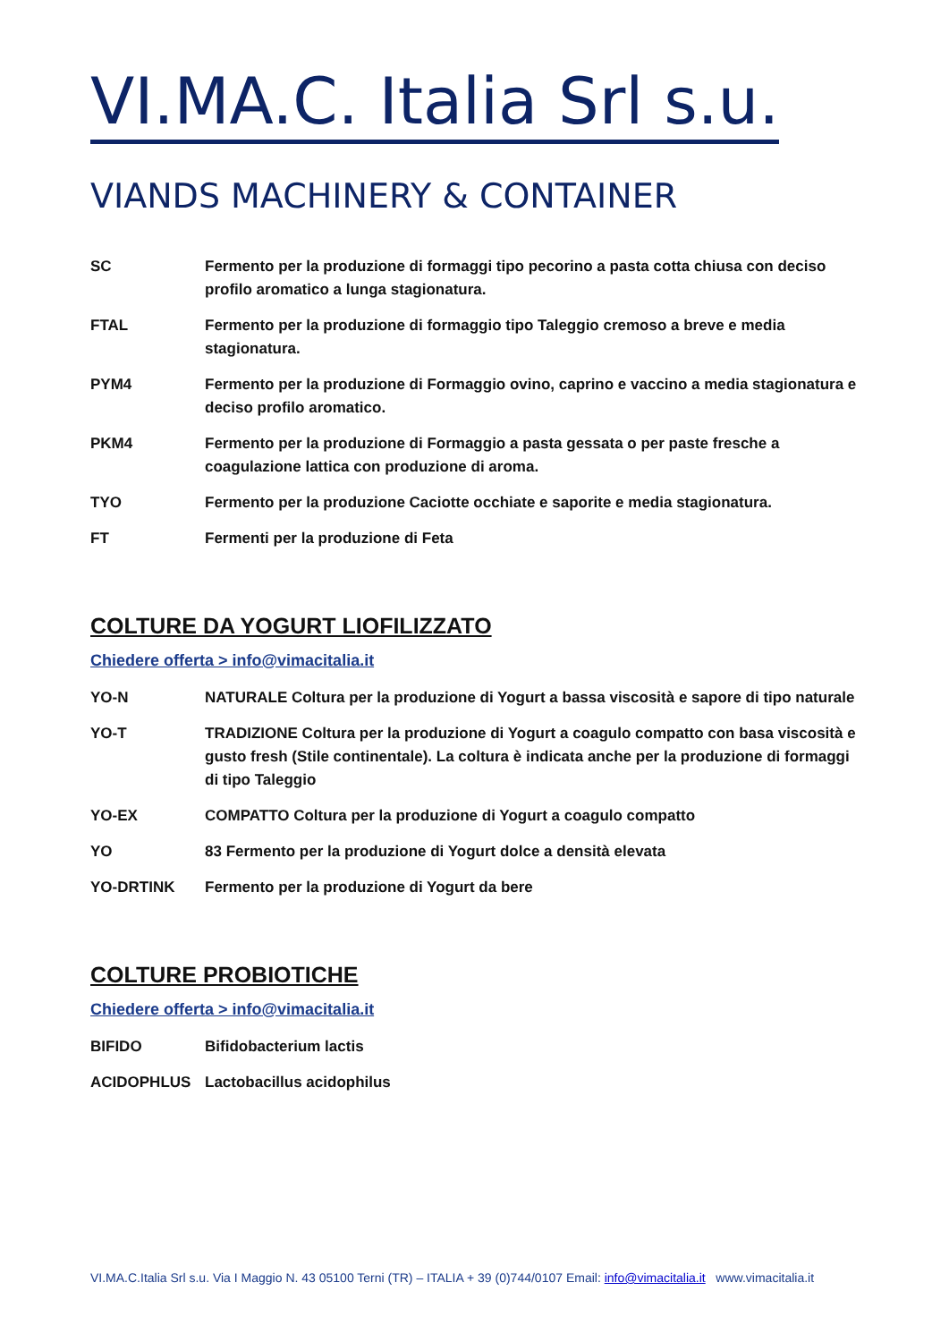VI.MA.C. Italia Srl s.u.
VIANDS MACHINERY & CONTAINER
SC Fermento per la produzione di formaggi tipo pecorino a pasta cotta chiusa con deciso profilo aromatico a lunga stagionatura.
FTAL Fermento per la produzione di formaggio tipo Taleggio cremoso a breve e media stagionatura.
PYM4 Fermento per la produzione di Formaggio ovino, caprino e vaccino a media stagionatura e deciso profilo aromatico.
PKM4 Fermento per la produzione di Formaggio a pasta gessata o per paste fresche a coagulazione lattica con produzione di aroma.
TYO Fermento per la produzione Caciotte occhiate e saporite e media stagionatura.
FT Fermenti per la produzione di Feta
COLTURE DA YOGURT LIOFILIZZATO
Chiedere offerta > info@vimacitalia.it
YO-N NATURALE Coltura per la produzione di Yogurt a bassa viscosità e sapore di tipo naturale
YO-T TRADIZIONE Coltura per la produzione di Yogurt a coagulo compatto con basa viscosità e gusto fresh (Stile continentale). La coltura è indicata anche per la produzione di formaggi di tipo Taleggio
YO-EX COMPATTO Coltura per la produzione di Yogurt a coagulo compatto
YO 83 Fermento per la produzione di Yogurt dolce a densità elevata
YO-DRTINK Fermento per la produzione di Yogurt da bere
COLTURE PROBIOTICHE
Chiedere offerta > info@vimacitalia.it
BIFIDO Bifidobacterium lactis
ACIDOPHLUS Lactobacillus acidophilus
VI.MA.C.Italia Srl s.u. Via I Maggio N. 43 05100 Terni (TR) – ITALIA + 39 (0)744/0107 Email: info@vimacitalia.it www.vimacitalia.it